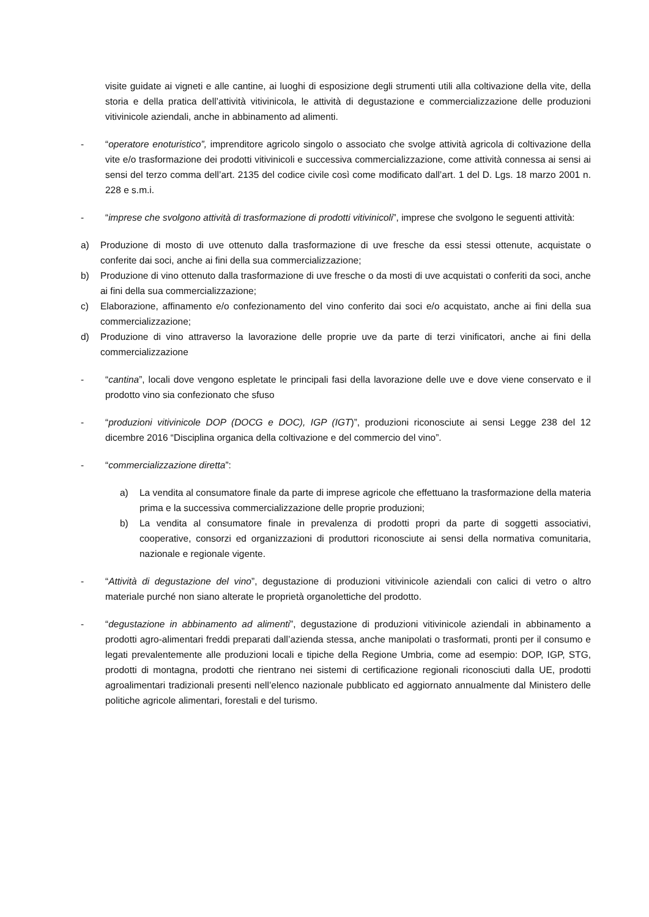visite guidate ai vigneti e alle cantine, ai luoghi di esposizione degli strumenti utili alla coltivazione della vite, della storia e della pratica dell’attività vitivinicola, le attività di degustazione e commercializzazione delle produzioni vitivinicole aziendali, anche in abbinamento ad alimenti.
- “operatore enoturistico”, imprenditore agricolo singolo o associato che svolge attività agricola di coltivazione della vite e/o trasformazione dei prodotti vitivinicoli e successiva commercializzazione, come attività connessa ai sensi ai sensi del terzo comma dell’art. 2135 del codice civile così come modificato dall’art. 1 del D. Lgs. 18 marzo 2001 n. 228 e s.m.i.
- “imprese che svolgono attività di trasformazione di prodotti vitivinicoli”, imprese che svolgono le seguenti attività:
a) Produzione di mosto di uve ottenuto dalla trasformazione di uve fresche da essi stessi ottenute, acquistate o conferite dai soci, anche ai fini della sua commercializzazione;
b) Produzione di vino ottenuto dalla trasformazione di uve fresche o da mosti di uve acquistati o conferiti da soci, anche ai fini della sua commercializzazione;
c) Elaborazione, affinamento e/o confezionamento del vino conferito dai soci e/o acquistato, anche ai fini della sua commercializzazione;
d) Produzione di vino attraverso la lavorazione delle proprie uve da parte di terzi vinificatori, anche ai fini della commercializzazione
- “cantina”, locali dove vengono espletate le principali fasi della lavorazione delle uve e dove viene conservato e il prodotto vino sia confezionato che sfuso
- “produzioni vitivinicole DOP (DOCG e DOC), IGP (IGT)”, produzioni riconosciute ai sensi Legge 238 del 12 dicembre 2016 “Disciplina organica della coltivazione e del commercio del vino”.
- “commercializzazione diretta”:
a) La vendita al consumatore finale da parte di imprese agricole che effettuano la trasformazione della materia prima e la successiva commercializzazione delle proprie produzioni;
b) La vendita al consumatore finale in prevalenza di prodotti propri da parte di soggetti associativi, cooperative, consorzi ed organizzazioni di produttori riconosciute ai sensi della normativa comunitaria, nazionale e regionale vigente.
- “Attività di degustazione del vino”, degustazione di produzioni vitivinicole aziendali con calici di vetro o altro materiale purché non siano alterate le proprietà organolettiche del prodotto.
- “degustazione in abbinamento ad alimenti”, degustazione di produzioni vitivinicole aziendali in abbinamento a prodotti agro-alimentari freddi preparati dall’azienda stessa, anche manipolati o trasformati, pronti per il consumo e legati prevalentemente alle produzioni locali e tipiche della Regione Umbria, come ad esempio: DOP, IGP, STG, prodotti di montagna, prodotti che rientrano nei sistemi di certificazione regionali riconosciuti dalla UE, prodotti agroalimentari tradizionali presenti nell’elenco nazionale pubblicato ed aggiornato annualmente dal Ministero delle politiche agricole alimentari, forestali e del turismo.